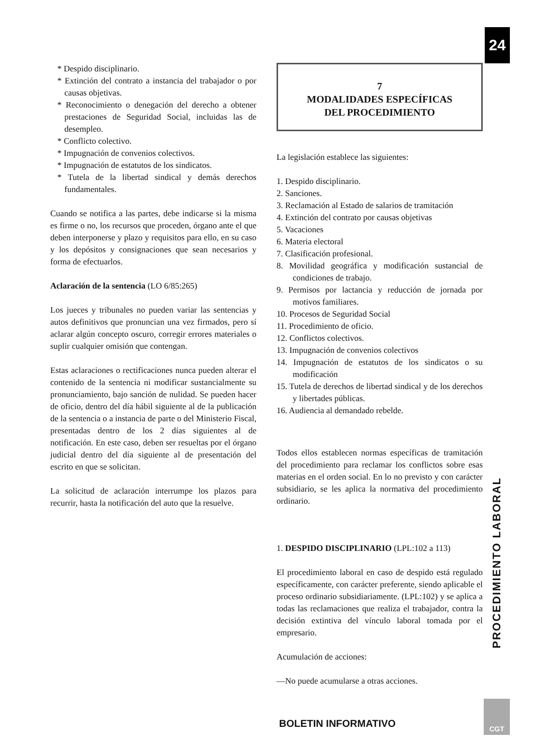24
* Despido disciplinario.
* Extinción del contrato a instancia del trabajador o por causas objetivas.
* Reconocimiento o denegación del derecho a obtener prestaciones de Seguridad Social, incluidas las de desempleo.
* Conflicto colectivo.
* Impugnación de convenios colectivos.
* Impugnación de estatutos de los sindicatos.
* Tutela de la libertad sindical y demás derechos fundamentales.
Cuando se notifica a las partes, debe indicarse si la misma es firme o no, los recursos que proceden, órgano ante el que deben interponerse y plazo y requisitos para ello, en su caso y los depósitos y consignaciones que sean necesarios y forma de efectuarlos.
Aclaración de la sentencia (LO 6/85:265)
Los jueces y tribunales no pueden variar las sentencias y autos definitivos que pronuncian una vez firmados, pero sí aclarar algún concepto oscuro, corregir errores materiales o suplir cualquier omisión que contengan.
Estas aclaraciones o rectificaciones nunca pueden alterar el contenido de la sentencia ni modificar sustancialmente su pronunciamiento, bajo sanción de nulidad. Se pueden hacer de oficio, dentro del día hábil siguiente al de la publicación de la sentencia o a instancia de parte o del Ministerio Fiscal, presentadas dentro de los 2 días siguientes al de notificación. En este caso, deben ser resueltas por el órgano judicial dentro del día siguiente al de presentación del escrito en que se solicitan.
La solicitud de aclaración interrumpe los plazos para recurrir, hasta la notificación del auto que la resuelve.
7
MODALIDADES ESPECÍFICAS
DEL PROCEDIMIENTO
La legislación establece las siguientes:
1. Despido disciplinario.
2. Sanciones.
3. Reclamación al Estado de salarios de tramitación
4. Extinción del contrato por causas objetivas
5. Vacaciones
6. Materia electoral
7. Clasificación profesional.
8. Movilidad geográfica y modificación sustancial de condiciones de trabajo.
9. Permisos por lactancia y reducción de jornada por motivos familiares.
10. Procesos de Seguridad Social
11. Procedimiento de oficio.
12. Conflictos colectivos.
13. Impugnación de convenios colectivos
14. Impugnación de estatutos de los sindicatos o su modificación
15. Tutela de derechos de libertad sindical y de los derechos y libertades públicas.
16. Audiencia al demandado rebelde.
Todos ellos establecen normas específicas de tramitación del procedimiento para reclamar los conflictos sobre esas materias en el orden social. En lo no previsto y con carácter subsidiario, se les aplica la normativa del procedimiento ordinario.
1. DESPIDO DISCIPLINARIO (LPL:102 a 113)
El procedimiento laboral en caso de despido está regulado específicamente, con carácter preferente, siendo aplicable el proceso ordinario subsidiariamente. (LPL:102) y se aplica a todas las reclamaciones que realiza el trabajador, contra la decisión extintiva del vínculo laboral tomada por el empresario.
Acumulación de acciones:
—No puede acumularse a otras acciones.
PROCEDIMIENTO LABORAL
BOLETIN INFORMATIVO
CGT